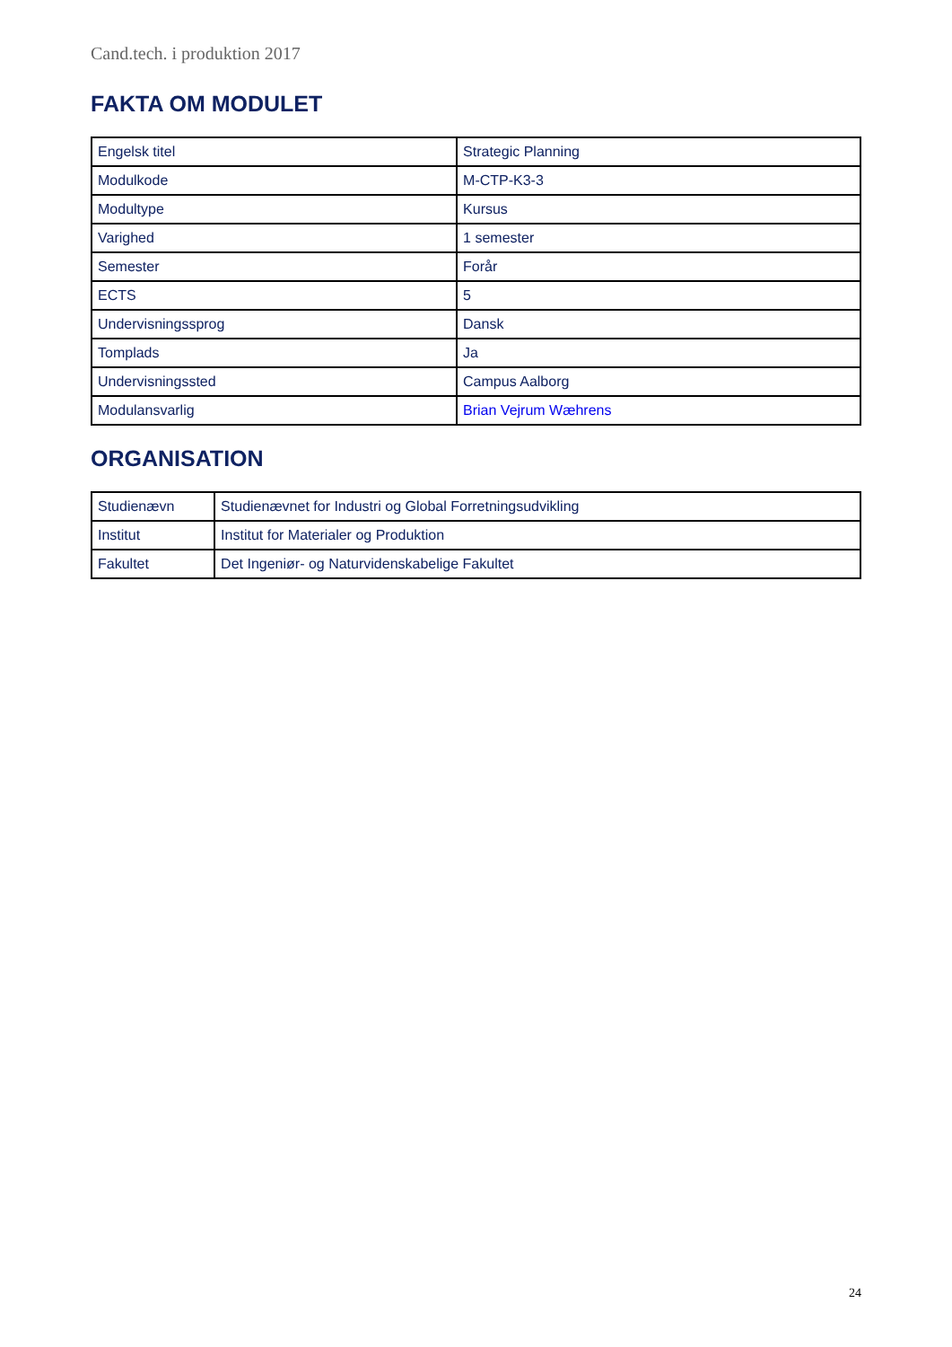Cand.tech. i produktion 2017
FAKTA OM MODULET
| Engelsk titel | Strategic Planning |
| Modulkode | M-CTP-K3-3 |
| Modultype | Kursus |
| Varighed | 1 semester |
| Semester | Forår |
| ECTS | 5 |
| Undervisningssprog | Dansk |
| Tomplads | Ja |
| Undervisningssted | Campus Aalborg |
| Modulansvarlig | Brian Vejrum Wæhrens |
ORGANISATION
| Studienævn | Studienævnet for Industri og Global Forretningsudvikling |
| Institut | Institut for Materialer og Produktion |
| Fakultet | Det Ingeniør- og Naturvidenskabelige Fakultet |
24